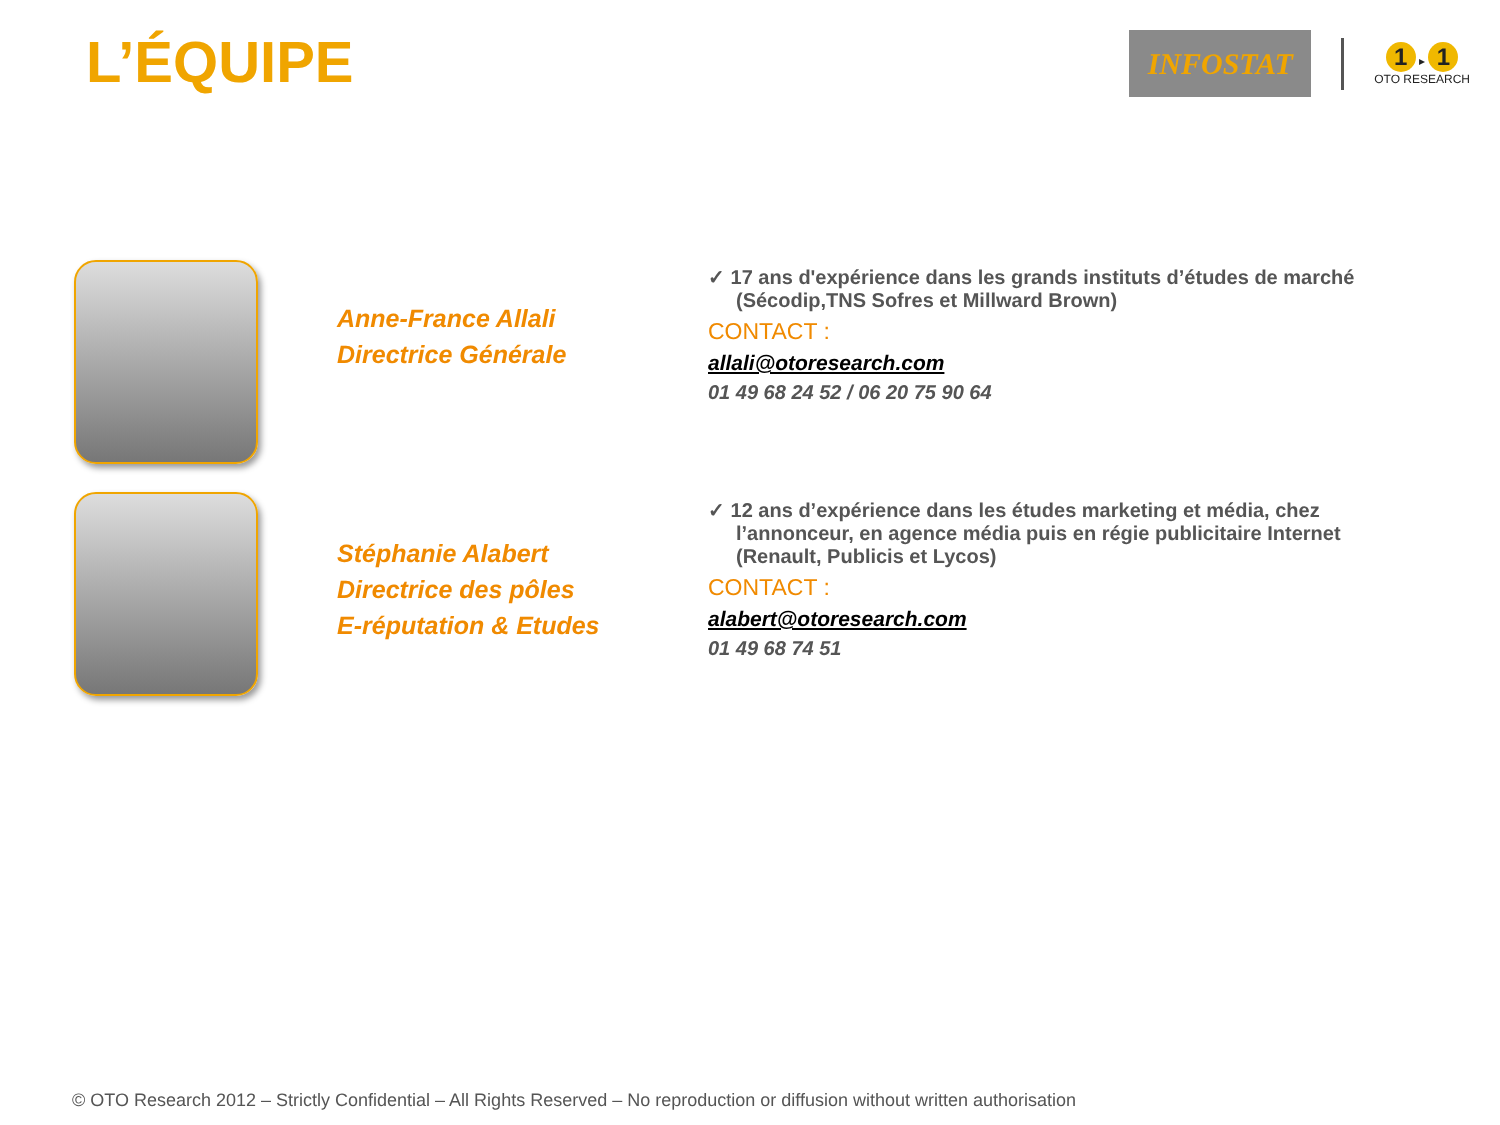L’ÉQUIPE
INFOSTAT
1 ▸ 1
OTO RESEARCH
Anne-France Allali
Directrice Générale
✓ 17 ans d'expérience dans les grands instituts d’études de marché (Sécodip,TNS Sofres et Millward Brown)
CONTACT :
allali@otoresearch.com
01 49 68 24 52 / 06 20 75 90 64
Stéphanie Alabert
Directrice des pôles
E-réputation & Etudes
✓ 12 ans d’expérience dans les études marketing et média, chez l’annonceur, en agence média puis en régie publicitaire Internet (Renault, Publicis et Lycos)
CONTACT :
alabert@otoresearch.com
01 49 68 74 51
© OTO Research 2012 – Strictly Confidential – All Rights Reserved – No reproduction or diffusion without written authorisation